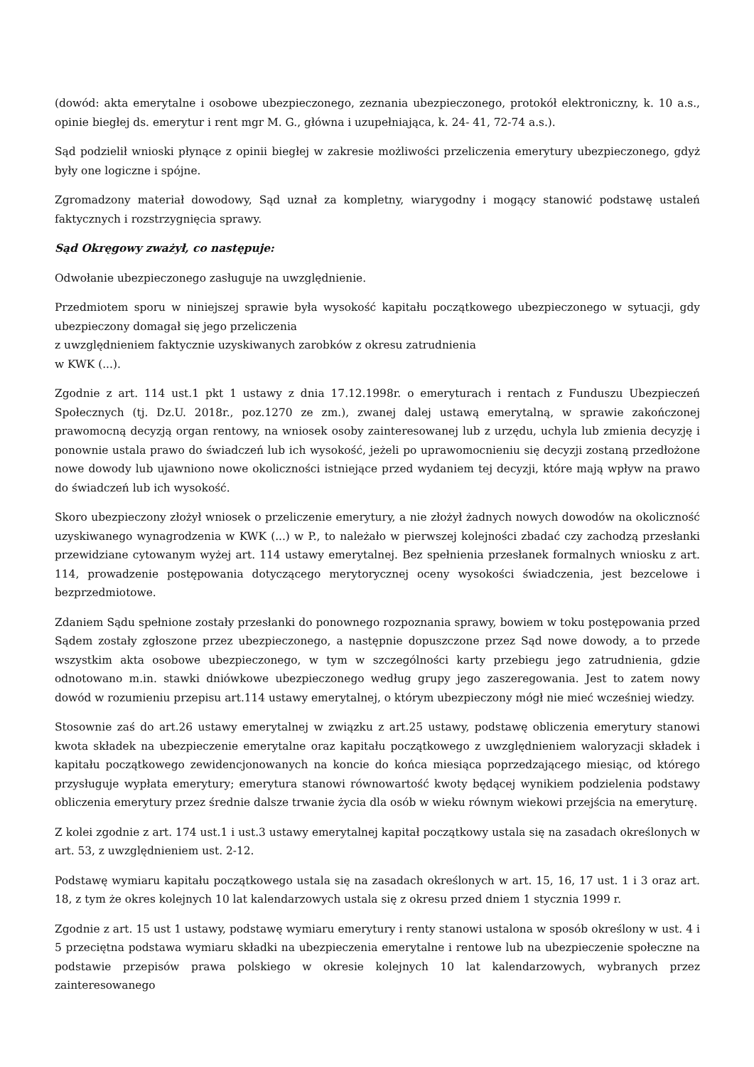(dowód: akta emerytalne i osobowe ubezpieczonego, zeznania ubezpieczonego, protokół elektroniczny, k. 10 a.s., opinie biegłej ds. emerytur i rent mgr M. G., główna i uzupełniająca, k. 24- 41, 72-74 a.s.).
Sąd podzielił wnioski płynące z opinii biegłej w zakresie możliwości przeliczenia emerytury ubezpieczonego, gdyż były one logiczne i spójne.
Zgromadzony materiał dowodowy, Sąd uznał za kompletny, wiarygodny i mogący stanowić podstawę ustaleń faktycznych i rozstrzygnięcia sprawy.
Sąd Okręgowy zważył, co następuje:
Odwołanie ubezpieczonego zasługuje na uwzględnienie.
Przedmiotem sporu w niniejszej sprawie była wysokość kapitału początkowego ubezpieczonego w sytuacji, gdy ubezpieczony domagał się jego przeliczenia
z uwzględnieniem faktycznie uzyskiwanych zarobków z okresu zatrudnienia
w KWK (...).
Zgodnie z art. 114 ust.1 pkt 1 ustawy z dnia 17.12.1998r. o emeryturach i rentach z Funduszu Ubezpieczeń Społecznych (tj. Dz.U. 2018r., poz.1270 ze zm.), zwanej dalej ustawą emerytalną, w sprawie zakończonej prawomocną decyzją organ rentowy, na wniosek osoby zainteresowanej lub z urzędu, uchyla lub zmienia decyzję i ponownie ustala prawo do świadczeń lub ich wysokość, jeżeli po uprawomocnieniu się decyzji zostaną przedłożone nowe dowody lub ujawniono nowe okoliczności istniejące przed wydaniem tej decyzji, które mają wpływ na prawo do świadczeń lub ich wysokość.
Skoro ubezpieczony złożył wniosek o przeliczenie emerytury, a nie złożył żadnych nowych dowodów na okoliczność uzyskiwanego wynagrodzenia w KWK (...) w P., to należało w pierwszej kolejności zbadać czy zachodzą przesłanki przewidziane cytowanym wyżej art. 114 ustawy emerytalnej. Bez spełnienia przesłanek formalnych wniosku z art. 114, prowadzenie postępowania dotyczącego merytorycznej oceny wysokości świadczenia, jest bezcelowe i bezprzedmiotowe.
Zdaniem Sądu spełnione zostały przesłanki do ponownego rozpoznania sprawy, bowiem w toku postępowania przed Sądem zostały zgłoszone przez ubezpieczonego, a następnie dopuszczone przez Sąd nowe dowody, a to przede wszystkim akta osobowe ubezpieczonego, w tym w szczególności karty przebiegu jego zatrudnienia, gdzie odnotowano m.in. stawki dniówkowe ubezpieczonego według grupy jego zaszeregowania. Jest to zatem nowy dowód w rozumieniu przepisu art.114 ustawy emerytalnej, o którym ubezpieczony mógł nie mieć wcześniej wiedzy.
Stosownie zaś do art.26 ustawy emerytalnej w związku z art.25 ustawy, podstawę obliczenia emerytury stanowi kwota składek na ubezpieczenie emerytalne oraz kapitału początkowego z uwzględnieniem waloryzacji składek i kapitału początkowego zewidencjonowanych na koncie do końca miesiąca poprzedzającego miesiąc, od którego przysługuje wypłata emerytury; emerytura stanowi równowartość kwoty będącej wynikiem podzielenia podstawy obliczenia emerytury przez średnie dalsze trwanie życia dla osób w wieku równym wiekowi przejścia na emeryturę.
Z kolei zgodnie z art. 174 ust.1 i ust.3 ustawy emerytalnej kapitał początkowy ustala się na zasadach określonych w art. 53, z uwzględnieniem ust. 2-12.
Podstawę wymiaru kapitału początkowego ustala się na zasadach określonych w art. 15, 16, 17 ust. 1 i 3 oraz art. 18, z tym że okres kolejnych 10 lat kalendarzowych ustala się z okresu przed dniem 1 stycznia 1999 r.
Zgodnie z art. 15 ust 1 ustawy, podstawę wymiaru emerytury i renty stanowi ustalona w sposób określony w ust. 4 i 5 przeciętna podstawa wymiaru składki na ubezpieczenia emerytalne i rentowe lub na ubezpieczenie społeczne na podstawie przepisów prawa polskiego w okresie kolejnych 10 lat kalendarzowych, wybranych przez zainteresowanego